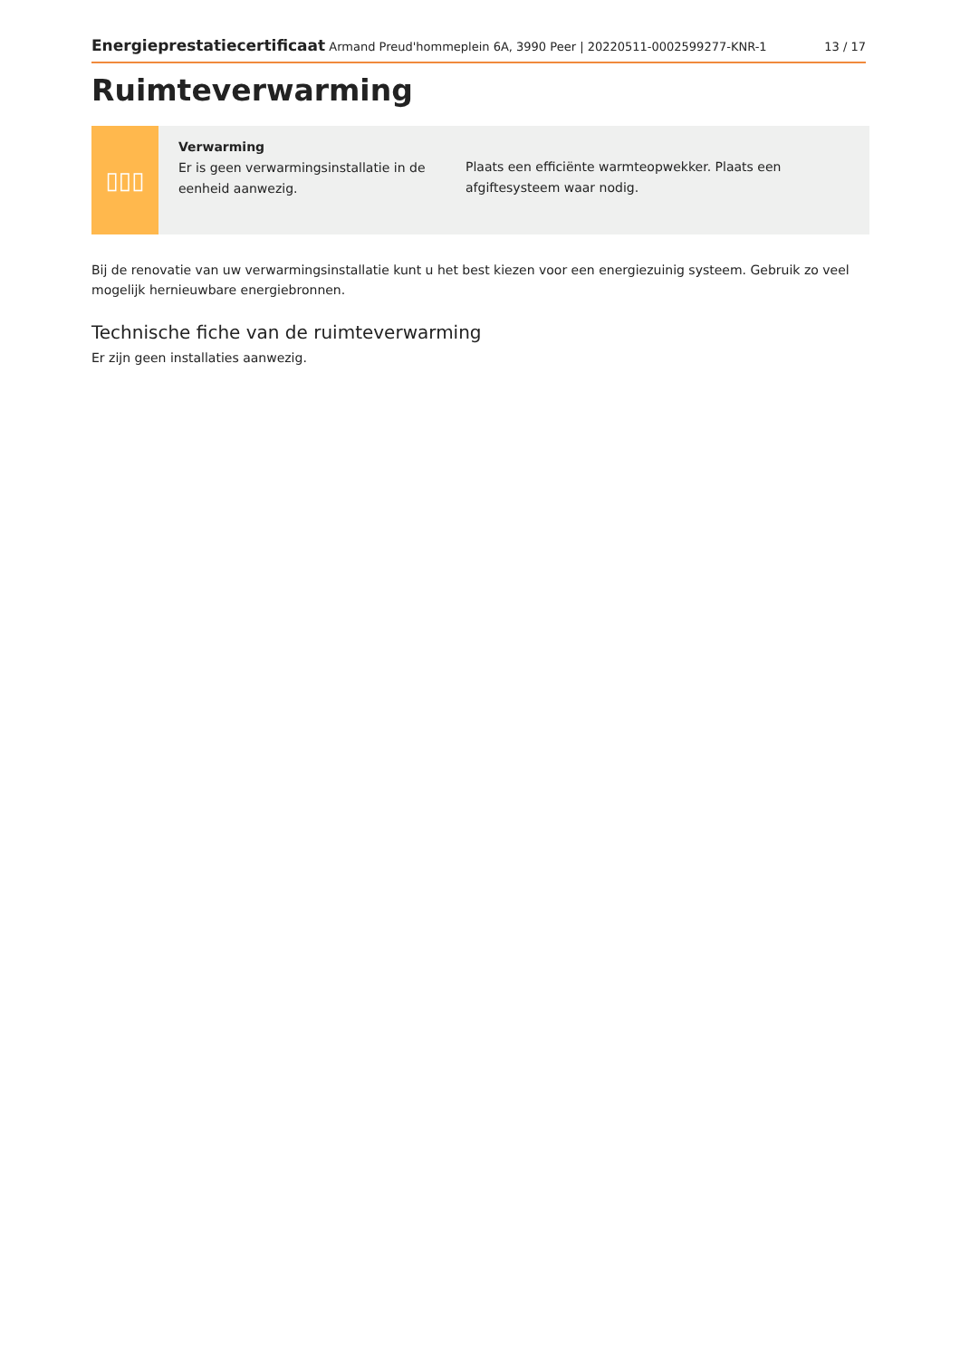Energieprestatiecertificaat Armand Preud'hommeplein 6A, 3990 Peer | 20220511-0002599277-KNR-1 13 / 17
Ruimteverwarming
▯▯▯
Verwarming
Er is geen verwarmingsinstallatie in de eenheid aanwezig.
Plaats een efficiënte warmteopwekker. Plaats een afgiftesysteem waar nodig.
Bij de renovatie van uw verwarmingsinstallatie kunt u het best kiezen voor een energiezuinig systeem. Gebruik zo veel mogelijk hernieuwbare energiebronnen.
Technische fiche van de ruimteverwarming
Er zijn geen installaties aanwezig.